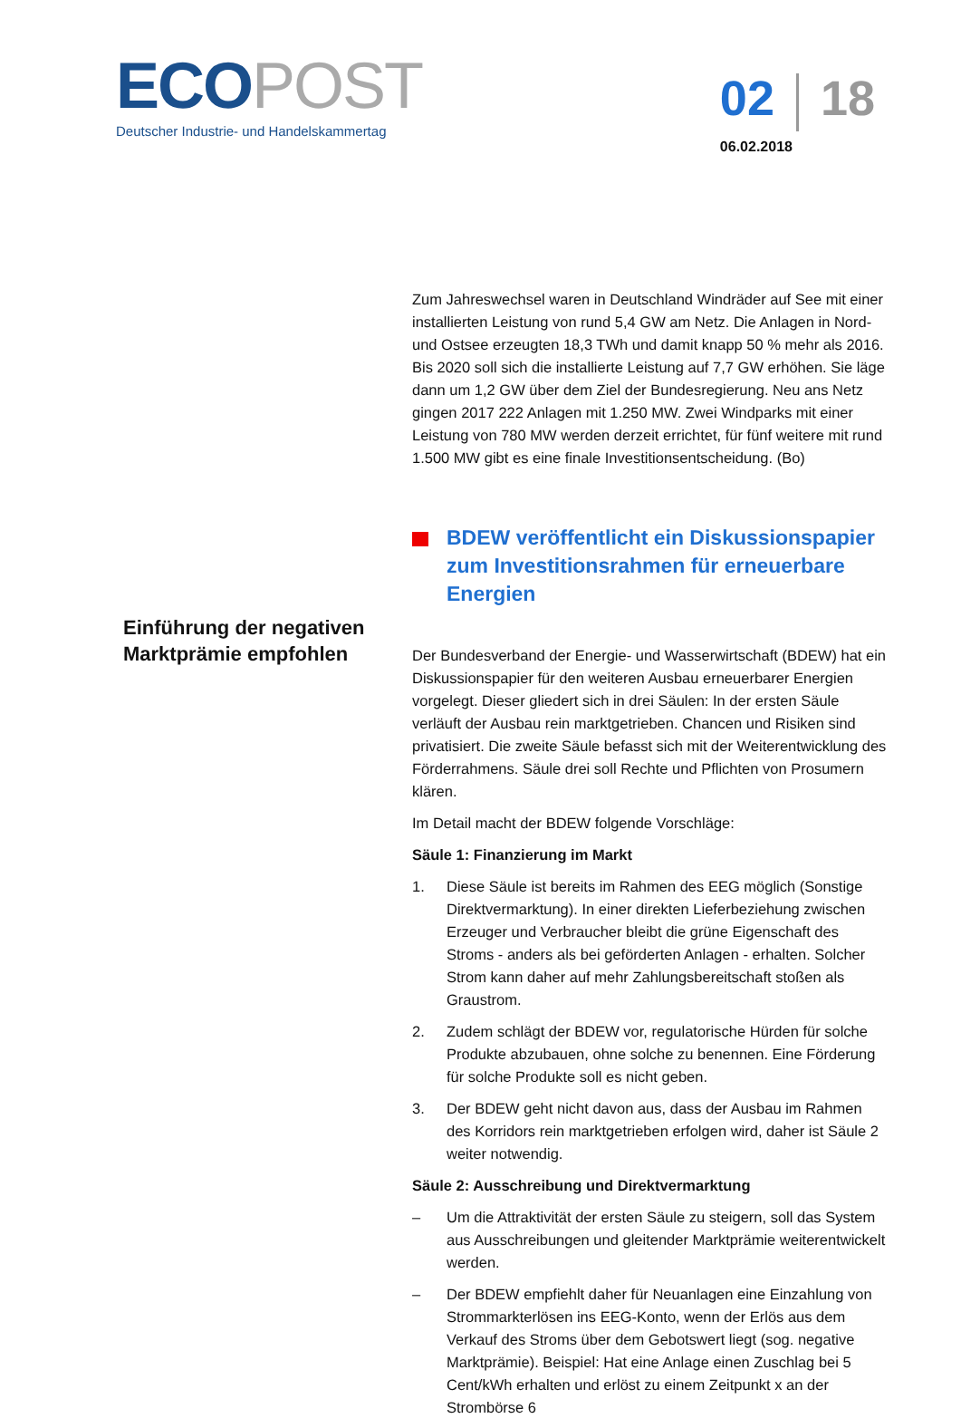ECO POST
Deutscher Industrie- und Handelskammertag
02 18
06.02.2018
Einführung der negativen Marktprämie empfohlen
Zum Jahreswechsel waren in Deutschland Windräder auf See mit einer installierten Leistung von rund 5,4 GW am Netz. Die Anlagen in Nord- und Ostsee erzeugten 18,3 TWh und damit knapp 50 % mehr als 2016. Bis 2020 soll sich die installierte Leistung auf 7,7 GW erhöhen. Sie läge dann um 1,2 GW über dem Ziel der Bundesregierung. Neu ans Netz gingen 2017 222 Anlagen mit 1.250 MW. Zwei Windparks mit einer Leistung von 780 MW werden derzeit errichtet, für fünf weitere mit rund 1.500 MW gibt es eine finale Investitionsentscheidung. (Bo)
BDEW veröffentlicht ein Diskussionspapier zum Investitionsrahmen für erneuerbare Energien
Der Bundesverband der Energie- und Wasserwirtschaft (BDEW) hat ein Diskussionspapier für den weiteren Ausbau erneuerbarer Energien vorgelegt. Dieser gliedert sich in drei Säulen: In der ersten Säule verläuft der Ausbau rein marktgetrieben. Chancen und Risiken sind privatisiert. Die zweite Säule befasst sich mit der Weiterentwicklung des Förderrahmens. Säule drei soll Rechte und Pflichten von Prosumern klären.
Im Detail macht der BDEW folgende Vorschläge:
Säule 1: Finanzierung im Markt
1. Diese Säule ist bereits im Rahmen des EEG möglich (Sonstige Direktvermarktung). In einer direkten Lieferbeziehung zwischen Erzeuger und Verbraucher bleibt die grüne Eigenschaft des Stroms - anders als bei geförderten Anlagen - erhalten. Solcher Strom kann daher auf mehr Zahlungsbereitschaft stoßen als Graustrom.
2. Zudem schlägt der BDEW vor, regulatorische Hürden für solche Produkte abzubauen, ohne solche zu benennen. Eine Förderung für solche Produkte soll es nicht geben.
3. Der BDEW geht nicht davon aus, dass der Ausbau im Rahmen des Korridors rein marktgetrieben erfolgen wird, daher ist Säule 2 weiter notwendig.
Säule 2: Ausschreibung und Direktvermarktung
– Um die Attraktivität der ersten Säule zu steigern, soll das System aus Ausschreibungen und gleitender Marktprämie weiterentwickelt werden.
– Der BDEW empfiehlt daher für Neuanlagen eine Einzahlung von Strommarkterlösen ins EEG-Konto, wenn der Erlös aus dem Verkauf des Stroms über dem Gebotswert liegt (sog. negative Marktprämie). Beispiel: Hat eine Anlage einen Zuschlag bei 5 Cent/kWh erhalten und erlöst zu einem Zeitpunkt x an der Strombörse 6